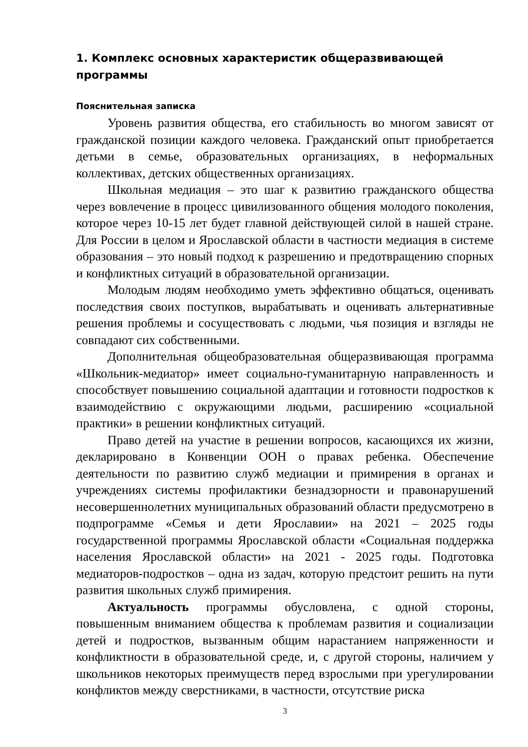1. Комплекс основных характеристик общеразвивающей программы
Пояснительная записка
Уровень развития общества, его стабильность во многом зависят от гражданской позиции каждого человека. Гражданский опыт приобретается детьми в семье, образовательных организациях, в неформальных коллективах, детских общественных организациях.
Школьная медиация – это шаг к развитию гражданского общества через вовлечение в процесс цивилизованного общения молодого поколения, которое через 10-15 лет будет главной действующей силой в нашей стране. Для России в целом и Ярославской области в частности медиация в системе образования – это новый подход к разрешению и предотвращению спорных и конфликтных ситуаций в образовательной организации.
Молодым людям необходимо уметь эффективно общаться, оценивать последствия своих поступков, вырабатывать и оценивать альтернативные решения проблемы и сосуществовать с людьми, чья позиция и взгляды не совпадают сих собственными.
Дополнительная общеобразовательная общеразвивающая программа «Школьник-медиатор» имеет социально-гуманитарную направленность и способствует повышению социальной адаптации и готовности подростков к взаимодействию с окружающими людьми, расширению «социальной практики» в решении конфликтных ситуаций.
Право детей на участие в решении вопросов, касающихся их жизни, декларировано в Конвенции ООН о правах ребенка. Обеспечение деятельности по развитию служб медиации и примирения в органах и учреждениях системы профилактики безнадзорности и правонарушений несовершеннолетних муниципальных образований области предусмотрено в подпрограмме «Семья и дети Ярославии» на 2021 – 2025 годы государственной программы Ярославской области «Социальная поддержка населения Ярославской области» на 2021 - 2025 годы. Подготовка медиаторов-подростков – одна из задач, которую предстоит решить на пути развития школьных служб примирения.
Актуальность программы обусловлена, с одной стороны, повышенным вниманием общества к проблемам развития и социализации детей и подростков, вызванным общим нарастанием напряженности и конфликтности в образовательной среде, и, с другой стороны, наличием у школьников некоторых преимуществ перед взрослыми при урегулировании конфликтов между сверстниками, в частности, отсутствие риска
3